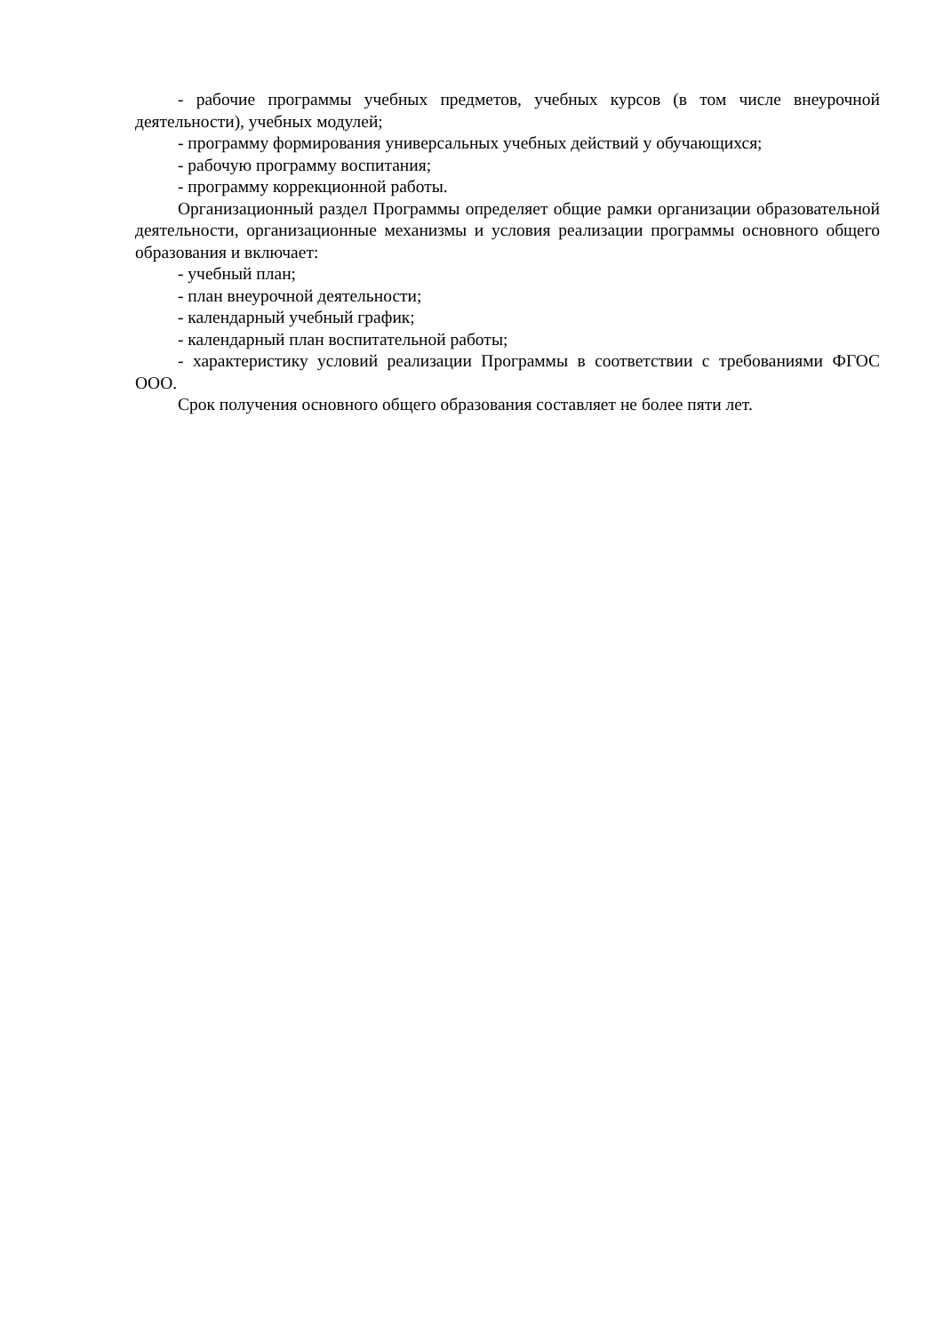- рабочие программы учебных предметов, учебных курсов (в том числе внеурочной деятельности), учебных модулей;
- программу формирования универсальных учебных действий у обучающихся;
- рабочую программу воспитания;
- программу коррекционной работы.
Организационный раздел Программы определяет общие рамки организации образовательной деятельности, организационные механизмы и условия реализации программы основного общего образования и включает:
- учебный план;
- план внеурочной деятельности;
- календарный учебный график;
- календарный план воспитательной работы;
- характеристику условий реализации Программы в соответствии с требованиями ФГОС ООО.
Срок получения основного общего образования составляет не более пяти лет.